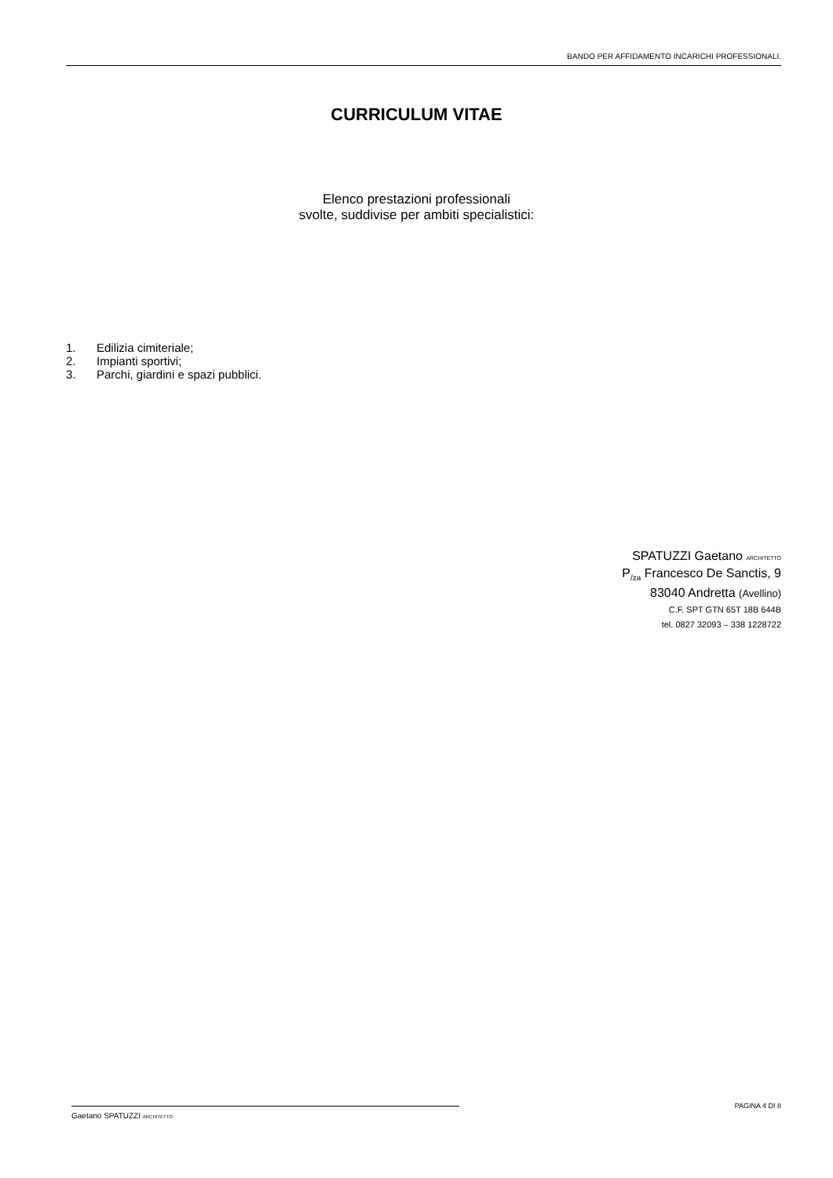BANDO PER AFFIDAMENTO INCARICHI PROFESSIONALI.
CURRICULUM VITAE
Elenco prestazioni professionali
svolte, suddivise per ambiti specialistici:
1. Edilizia cimiteriale;
2. Impianti sportivi;
3. Parchi, giardini e spazi pubblici.
SPATUZZI Gaetano ARCHITETTO
P<sub>/za</sub> Francesco De Sanctis, 9
83040 Andretta (Avellino)
C.F. SPT GTN 65T 18B 644B
tel. 0827 32093 – 338 1228722
Gaetano SPATUZZI ARCHITETTO PAGINA 4 DI 8